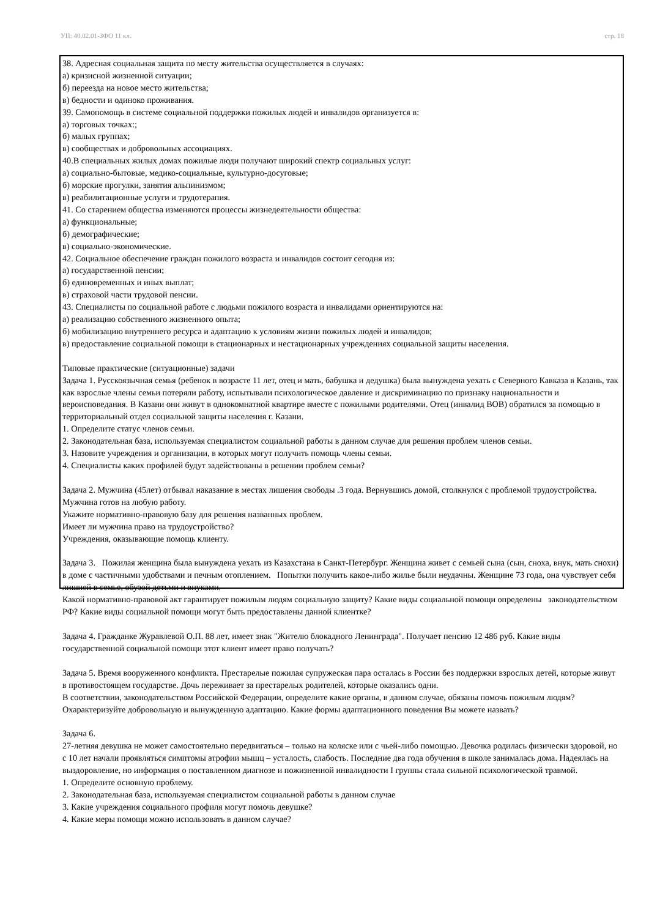УП: 40.02.01-ЗФО 11 кл. стр. 18
38. Адресная социальная защита по месту жительства осуществляется в случаях:
а) кризисной жизненной ситуации;
б) переезда на новое место жительства;
в) бедности и одиноко проживания.
39. Самопомощь в системе социальной поддержки пожилых людей и инвалидов организуется в:
а) торговых точках:;
б) малых группах;
в) сообществах и добровольных ассоциациях.
40.В специальных жилых домах пожилые люди получают широкий спектр социальных услуг:
а) социально-бытовые, медико-социальные, культурно-досуговые;
б) морские прогулки, занятия альпинизмом;
в) реабилитационные услуги и трудотерапия.
41. Со старением общества изменяются процессы жизнедеятельности общества:
а) функциональные;
б) демографические;
в) социально-экономические.
42. Социальное обеспечение граждан пожилого возраста и инвалидов состоит сегодня из:
а) государственной пенсии;
б) единовременных и иных выплат;
в) страховой части трудовой пенсии.
43. Специалисты по социальной работе с людьми пожилого возраста и инвалидами ориентируются на:
а) реализацию собственного жизненного опыта;
б) мобилизацию внутреннего ресурса и адаптацию к условиям жизни пожилых людей и инвалидов;
в) предоставление социальной помощи в стационарных и нестационарных учреждениях социальной защиты населения.
Типовые практические (ситуационные) задачи
Задача 1. Русскоязычная семья (ребенок в возрасте 11 лет, отец и мать, бабушка и дедушка) была вынуждена уехать с Северного Кавказа в Казань, так как взрослые члены семьи потеряли работу, испытывали психологическое давление и дискриминацию по признаку национальности и вероисповедания. В Казани они живут в однокомнатной квартире вместе с пожилыми родителями. Отец (инвалид ВОВ) обратился за помощью в территориальный отдел социальной защиты населения г. Казани.
1. Определите статус членов семьи.
2. Законодательная база, используемая специалистом социальной работы в данном случае для решения проблем членов семьи.
3. Назовите учреждения и организации, в которых могут получить помощь члены семьи.
4. Специалисты каких профилей будут задействованы в решении проблем семьи?
Задача 2. Мужчина (45лет) отбывал наказание в местах лишения свободы .3 года. Вернувшись домой, столкнулся с проблемой трудоустройства. Мужчина готов на любую работу.
Укажите нормативно-правовую базу для решения названных проблем.
Имеет ли мужчина право на трудоустройство?
Учреждения, оказывающие помощь клиенту.
Задача 3. Пожилая женщина была вынуждена уехать из Казахстана в Санкт-Петербург. Женщина живет с семьей сына (сын, сноха, внук, мать снохи) в доме с частичными удобствами и печным отоплением. Попытки получить какое-либо жилье были неудачны. Женщине 73 года, она чувствует себя лишней в семье, обузой детьми и внуками.
Какой нормативно-правовой акт гарантирует пожилым людям социальную защиту? Какие виды социальной помощи определены законодательством РФ? Какие виды социальной помощи могут быть предоставлены данной клиентке?
Задача 4. Гражданке Журавлевой О.П. 88 лет, имеет знак "Жителю блокадного Ленинграда". Получает пенсию 12 486 руб. Какие виды государственной социальной помощи этот клиент имеет право получать?
Задача 5. Время вооруженного конфликта. Престарелые пожилая супружеская пара осталась в России без поддержки взрослых детей, которые живут в противостоящем государстве. Дочь переживает за престарелых родителей, которые оказались одни.
В соответствии, законодательством Российской Федерации, определите какие органы, в данном случае, обязаны помочь пожилым людям? Охарактеризуйте добровольную и вынужденную адаптацию. Какие формы адаптационного поведения Вы можете назвать?
Задача 6.
27-летняя девушка не может самостоятельно передвигаться – только на коляске или с чьей-либо помощью. Девочка родилась физически здоровой, но с 10 лет начали проявляться симптомы атрофии мышц – усталость, слабость. Последние два года обучения в школе занималась дома. Надеялась на выздоровление, но информация о поставленном диагнозе и пожизненной инвалидности I группы стала сильной психологической травмой.
1. Определите основную проблему.
2. Законодательная база, используемая специалистом социальной работы в данном случае
3. Какие учреждения социального профиля могут помочь девушке?
4. Какие меры помощи можно использовать в данном случае?